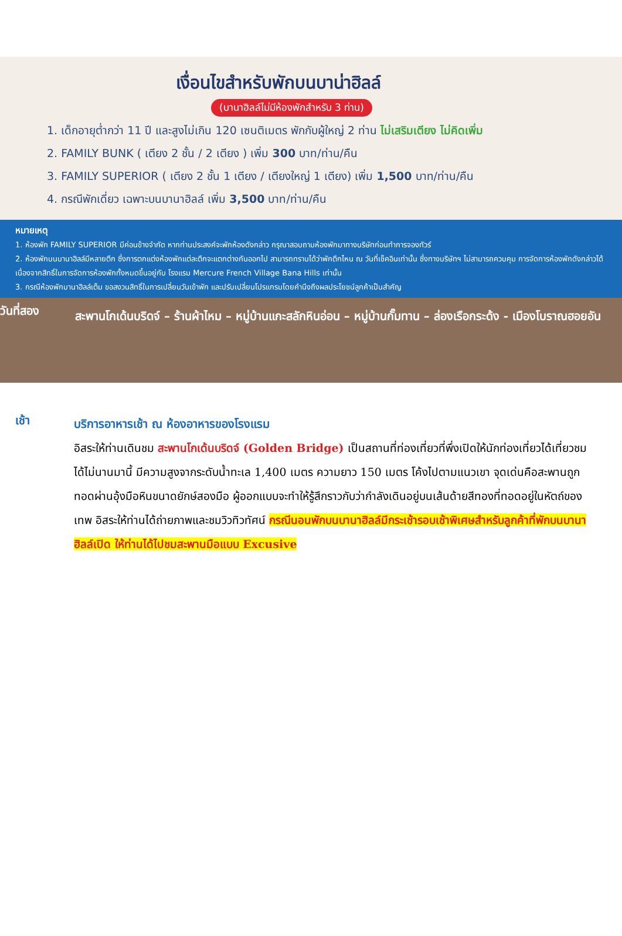เงื่อนไขสำหรับพักบนบาน่าฮิลล์
(บานาฮิลล์ไม่มีห้องพักสำหรับ 3 ท่าน)
1. เด็กอายุต่ำกว่า 11 ปี และสูงไม่เกิน 120 เซนติเมตร พักกับผู้ใหญ่ 2 ท่าน ไม่เสริมเตียง ไม่คิดเพิ่ม
2. FAMILY BUNK ( เตียง 2 ชั้น / 2 เตียง ) เพิ่ม 300 บาท/ท่าน/คืน
3. FAMILY SUPERIOR ( เตียง 2 ชั้น 1 เตียง / เตียงใหญ่ 1 เตียง) เพิ่ม 1,500 บาท/ท่าน/คืน
4. กรณีพักเดี่ยว เฉพาะบนบานาฮิลล์ เพิ่ม 3,500 บาท/ท่าน/คืน
หมายเหตุ
1. ห้องพัก FAMILY SUPERIOR มีค่อนข้างจำกัด หากท่านประสงค์จะพักห้องดังกล่าว กรุณาสอบถามห้องพักมาทางบริษัทก่อนทำการจองทัวร์
2. ห้องพักบนบานาฮิลล์มีหลายตึก ซึ่งการตกแต่งห้องพักแต่ละตึกจะแตกต่างกันออกไป สามารถทราบได้ว่าพักตึกไหน ณ วันที่เช็คอินเท่านั้น ซึ่งทางบริษัทฯ ไม่สามารถควบคุม การจัดการห้องพักดังกล่าวได้ เนื่องจากสิทธิ์ในการจัดการห้องพักทั้งหมดขึ้นอยู่กับ โรงแรม Mercure French Village Bana Hills เท่านั้น
3. กรณีห้องพักบานาฮิลล์เต็ม ขอสงวนสิทธิ์ในการเปลี่ยนวันเข้าพัก และปรับเปลี่ยนโปรแกรมโดยคำนึงถึงผลประโยชน์ลูกค้าเป็นสำคัญ
วันที่สอง
สะพานโกเด้นบริดจ์ – ร้านผ้าไหม – หมู่บ้านแกะสลักหินอ่อน – หมู่บ้านกั๊มทาน – ล่องเรือกระด้ง - เมืองโบราณฮอยอัน
เช้า
บริการอาหารเช้า ณ ห้องอาหารของโรงแรม
อิสระให้ท่านเดินชม สะพานโกเด้นบริดจ์ (Golden Bridge) เป็นสถานที่ท่องเที่ยวที่พึ่งเปิดให้นักท่องเที่ยวได้เที่ยวชมได้ไม่นานมานี้ มีความสูงจากระดับน้ำทะเล 1,400 เมตร ความยาว 150 เมตร โค้งไปตามแนวเขา จุดเด่นคือสะพานถูกทอดผ่านอุ้งมือหินขนาดยักษ์สองมือ ผู้ออกแบบจะทำให้รู้สึกราวกับว่ากำลังเดินอยู่บนเส้นด้ายสีทองที่ทอดอยู่ในหัตถ์ของเทพ อิสระให้ท่านได้ถ่ายภาพและชมวิวทิวทัศน์ กรณีนอนพักบนบานาฮิลล์มีกระเช้ารอบเช้าพิเศษสำหรับลูกค้าที่พักบนบานาฮิลล์เปิด ให้ท่านได้ไปชมสะพานมือแบบ Excusive